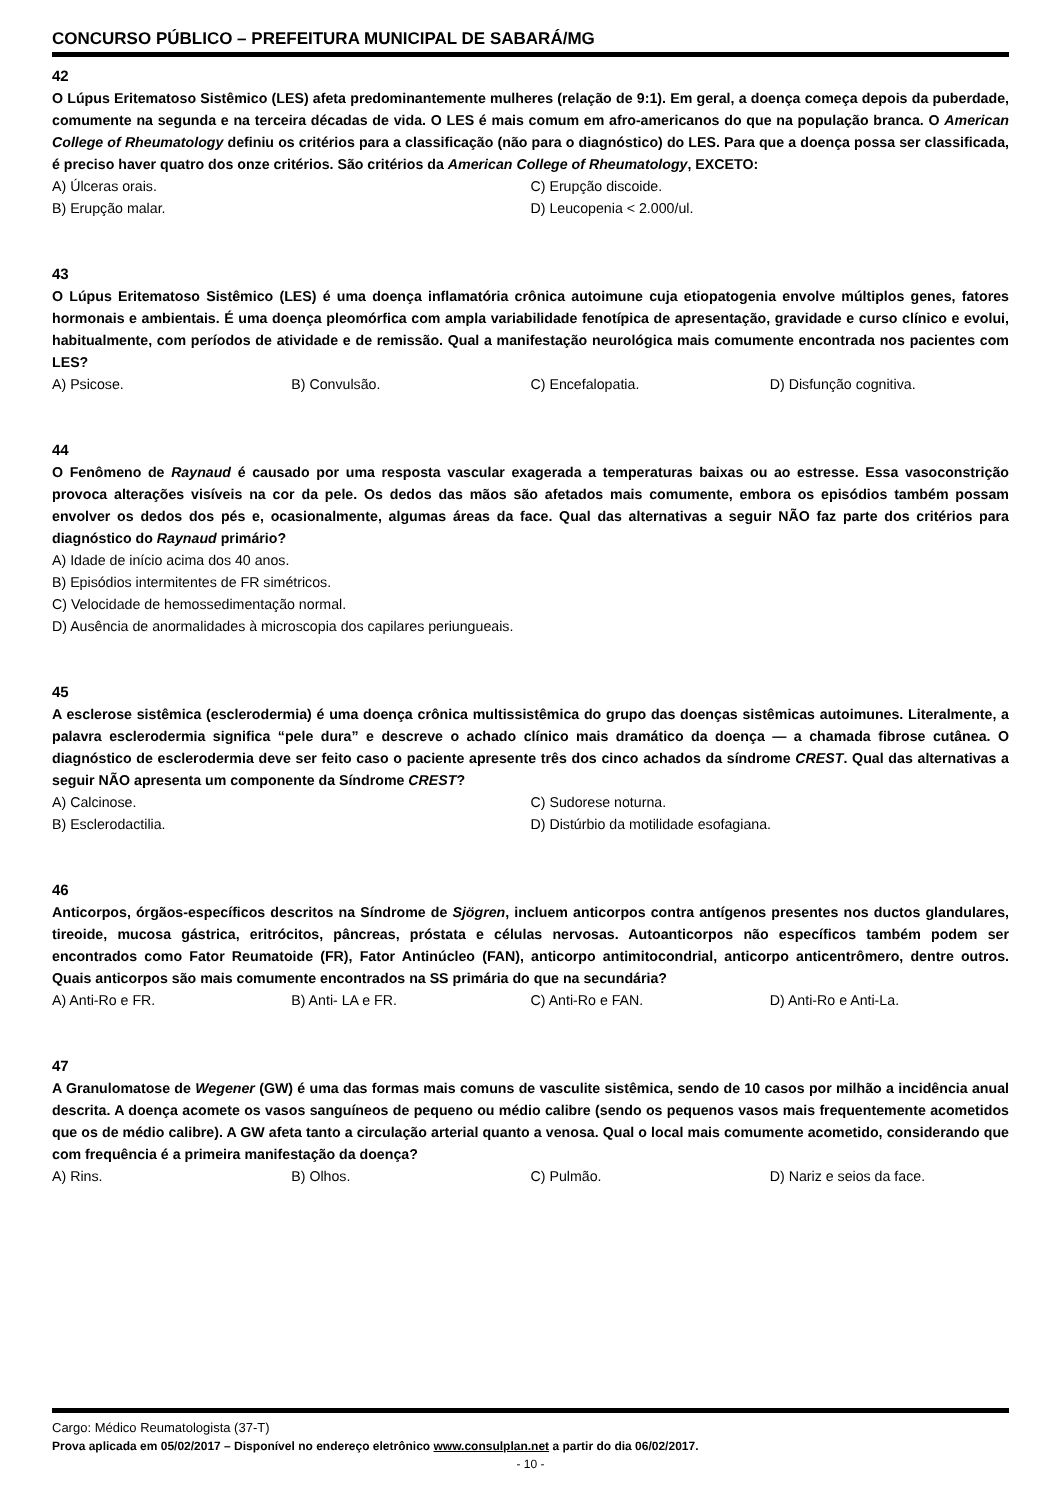CONCURSO PÚBLICO – PREFEITURA MUNICIPAL DE SABARÁ/MG
42
O Lúpus Eritematoso Sistêmico (LES) afeta predominantemente mulheres (relação de 9:1). Em geral, a doença começa depois da puberdade, comumente na segunda e na terceira décadas de vida. O LES é mais comum em afro-americanos do que na população branca. O American College of Rheumatology definiu os critérios para a classificação (não para o diagnóstico) do LES. Para que a doença possa ser classificada, é preciso haver quatro dos onze critérios. São critérios da American College of Rheumatology, EXCETO:
A) Úlceras orais.
C) Erupção discoide.
B) Erupção malar.
D) Leucopenia < 2.000/ul.
43
O Lúpus Eritematoso Sistêmico (LES) é uma doença inflamatória crônica autoimune cuja etiopatogenia envolve múltiplos genes, fatores hormonais e ambientais. É uma doença pleomórfica com ampla variabilidade fenotípica de apresentação, gravidade e curso clínico e evolui, habitualmente, com períodos de atividade e de remissão. Qual a manifestação neurológica mais comumente encontrada nos pacientes com LES?
A) Psicose.
B) Convulsão.
C) Encefalopatia.
D) Disfunção cognitiva.
44
O Fenômeno de Raynaud é causado por uma resposta vascular exagerada a temperaturas baixas ou ao estresse. Essa vasoconstrição provoca alterações visíveis na cor da pele. Os dedos das mãos são afetados mais comumente, embora os episódios também possam envolver os dedos dos pés e, ocasionalmente, algumas áreas da face. Qual das alternativas a seguir NÃO faz parte dos critérios para diagnóstico do Raynaud primário?
A) Idade de início acima dos 40 anos.
B) Episódios intermitentes de FR simétricos.
C) Velocidade de hemossedimentação normal.
D) Ausência de anormalidades à microscopia dos capilares periungueais.
45
A esclerose sistêmica (esclerodermia) é uma doença crônica multissistêmica do grupo das doenças sistêmicas autoimunes. Literalmente, a palavra esclerodermia significa “pele dura” e descreve o achado clínico mais dramático da doença — a chamada fibrose cutânea. O diagnóstico de esclerodermia deve ser feito caso o paciente apresente três dos cinco achados da síndrome CREST. Qual das alternativas a seguir NÃO apresenta um componente da Síndrome CREST?
A) Calcinose.
C) Sudorese noturna.
B) Esclerodactilia.
D) Distúrbio da motilidade esofagiana.
46
Anticorpos, órgãos-específicos descritos na Síndrome de Sjögren, incluem anticorpos contra antígenos presentes nos ductos glandulares, tireoide, mucosa gástrica, eritrócitos, pâncreas, próstata e células nervosas. Autoanticorpos não específicos também podem ser encontrados como Fator Reumatoide (FR), Fator Antinúcleo (FAN), anticorpo antimitocondrial, anticorpo anticentrômero, dentre outros. Quais anticorpos são mais comumente encontrados na SS primária do que na secundária?
A) Anti-Ro e FR.
B) Anti- LA e FR.
C) Anti-Ro e FAN.
D) Anti-Ro e Anti-La.
47
A Granulomatose de Wegener (GW) é uma das formas mais comuns de vasculite sistêmica, sendo de 10 casos por milhão a incidência anual descrita. A doença acomete os vasos sanguíneos de pequeno ou médio calibre (sendo os pequenos vasos mais frequentemente acometidos que os de médio calibre). A GW afeta tanto a circulação arterial quanto a venosa. Qual o local mais comumente acometido, considerando que com frequência é a primeira manifestação da doença?
A) Rins.
B) Olhos.
C) Pulmão.
D) Nariz e seios da face.
Cargo: Médico Reumatologista (37-T)
Prova aplicada em 05/02/2017 – Disponível no endereço eletrônico www.consulplan.net a partir do dia 06/02/2017.
- 10 -